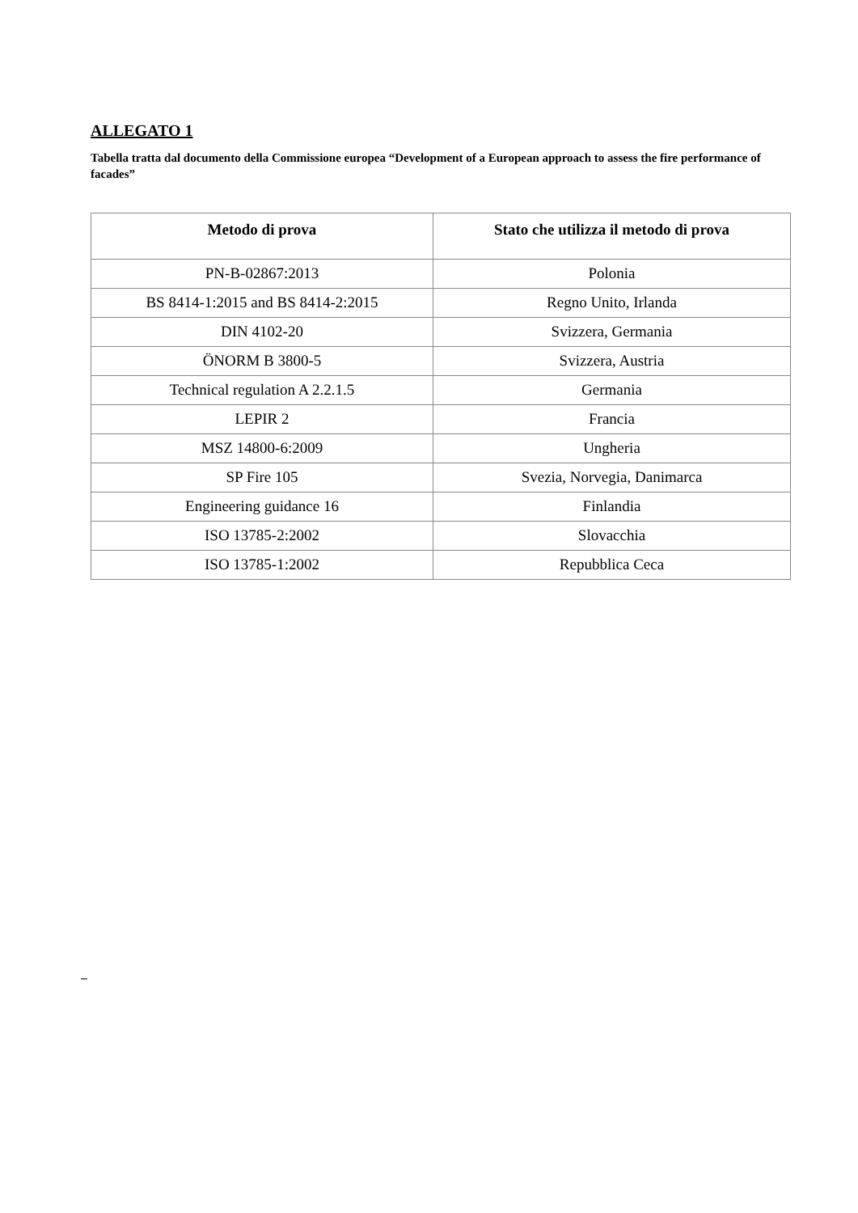ALLEGATO 1
Tabella tratta dal documento della Commissione europea “Development of a European approach to assess the fire performance of facades”
| Metodo di prova | Stato che utilizza il metodo di prova |
| --- | --- |
| PN-B-02867:2013 | Polonia |
| BS 8414-1:2015 and BS 8414-2:2015 | Regno Unito, Irlanda |
| DIN 4102-20 | Svizzera, Germania |
| ÖNORM B 3800-5 | Svizzera, Austria |
| Technical regulation A 2.2.1.5 | Germania |
| LEPIR 2 | Francia |
| MSZ 14800-6:2009 | Ungheria |
| SP Fire 105 | Svezia, Norvegia, Danimarca |
| Engineering guidance 16 | Finlandia |
| ISO 13785-2:2002 | Slovacchia |
| ISO 13785-1:2002 | Repubblica Ceca |